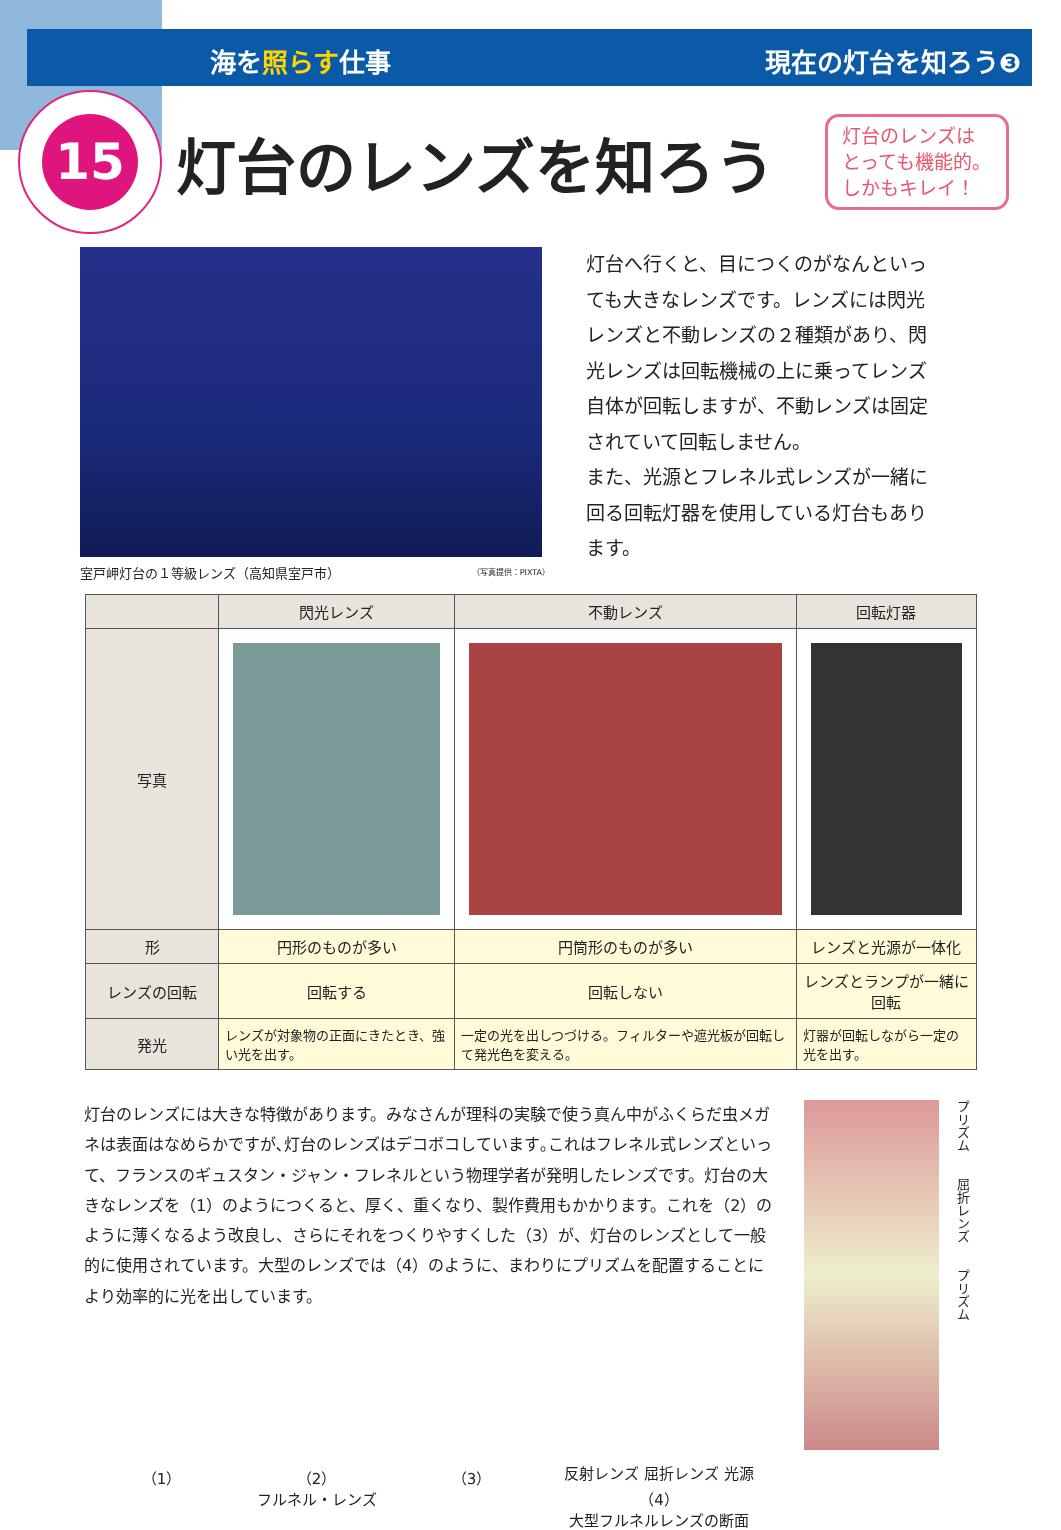海を照らす仕事 現在の灯台を知ろう❸
15
灯台のレンズを知ろう
灯台のレンズは
とっても機能的。
しかもキレイ！
室戸岬灯台の１等級レンズ（高知県室戸市） （写真提供：PIXTA）
灯台へ行くと、目につくのがなんといっても大きなレンズです。レンズには閃光レンズと不動レンズの２種類があり、閃光レンズは回転機械の上に乗ってレンズ自体が回転しますが、不動レンズは固定されていて回転しません。
また、光源とフレネル式レンズが一緒に回る回転灯器を使用している灯台もあります。
| | 閃光レンズ | 不動レンズ | 回転灯器 |
| --- | --- | --- | --- |
| 写真 | | | |
| 形 | 円形のものが多い | 円筒形のものが多い | レンズと光源が一体化 |
| レンズの回転 | 回転する | 回転しない | レンズとランプが一緒に回転 |
| 発光 | レンズが対象物の正面にきたとき、強い光を出す。 | 一定の光を出しつづける。フィルターや遮光板が回転して発光色を変える。 | 灯器が回転しながら一定の光を出す。 |
灯台のレンズには大きな特徴があります。みなさんが理科の実験で使う真ん中がふくらだ虫メガネは表面はなめらかですが､灯台のレンズはデコボコしています｡これはフレネル式レンズといって、フランスのギュスタン・ジャン・フレネルという物理学者が発明したレンズです。灯台の大きなレンズを（1）のようにつくると、厚く、重くなり、製作費用もかかります。これを（2）のように薄くなるよう改良し、さらにそれをつくりやすくした（3）が、灯台のレンズとして一般的に使用されています。大型のレンズでは（4）のように、まわりにプリズムを配置することにより効率的に光を出しています。
（1） （2）
フルネル・レンズ
（3） 反射レンズ 屈折レンズ 光源
（4）
大型フルネルレンズの断面
プリズム　　屈折レンズ　　プリズム